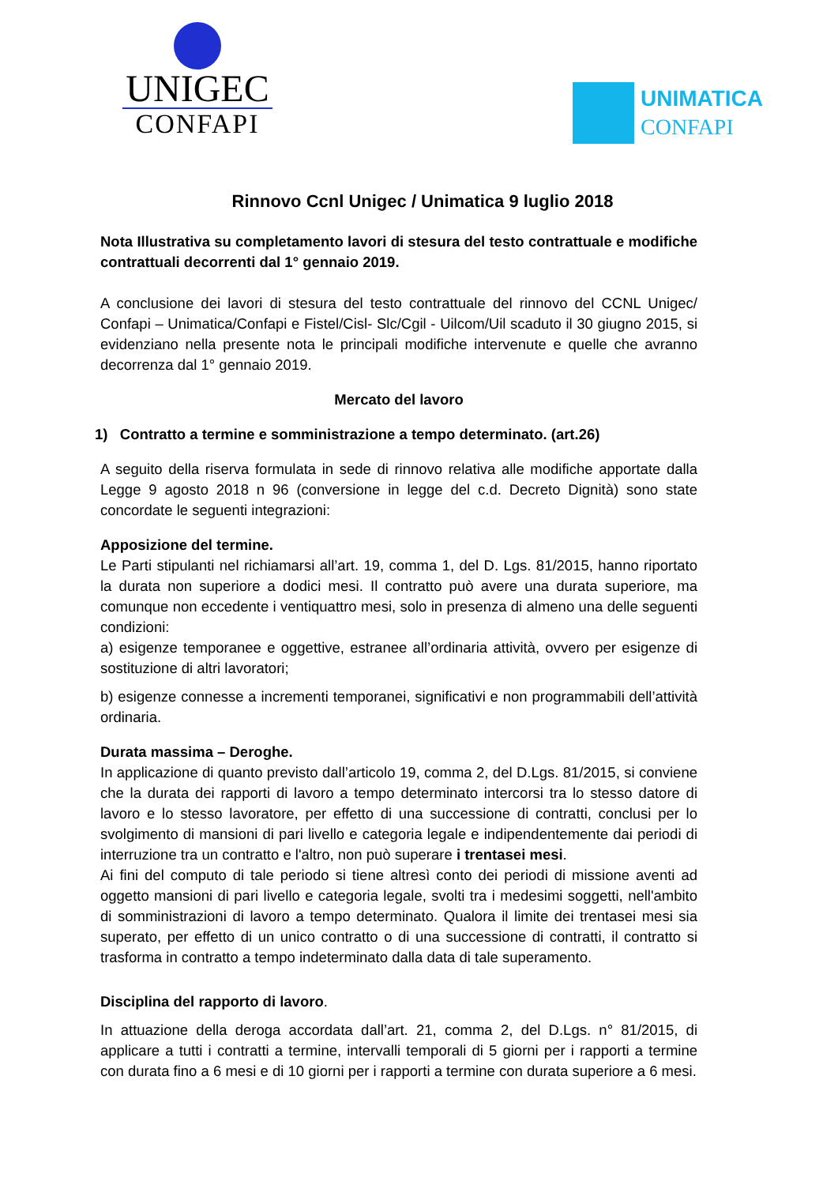UNIGEC
CONFAPI
UNIMATICA
CONFAPI
Rinnovo Ccnl Unigec / Unimatica 9 luglio 2018
Nota Illustrativa su completamento lavori di stesura del testo contrattuale e modifiche contrattuali decorrenti dal 1° gennaio 2019.
A conclusione dei lavori di stesura del testo contrattuale del rinnovo del CCNL Unigec/ Confapi – Unimatica/Confapi e Fistel/Cisl- Slc/Cgil - Uilcom/Uil scaduto il 30 giugno 2015, si evidenziano nella presente nota le principali modifiche intervenute e quelle che avranno decorrenza dal 1° gennaio 2019.
Mercato del lavoro
1) Contratto a termine e somministrazione a tempo determinato. (art.26)
A seguito della riserva formulata in sede di rinnovo relativa alle modifiche apportate dalla Legge 9 agosto 2018 n 96 (conversione in legge del c.d. Decreto Dignità) sono state concordate le seguenti integrazioni:
Apposizione del termine.
Le Parti stipulanti nel richiamarsi all’art. 19, comma 1, del D. Lgs. 81/2015, hanno riportato la durata non superiore a dodici mesi. Il contratto può avere una durata superiore, ma comunque non eccedente i ventiquattro mesi, solo in presenza di almeno una delle seguenti condizioni:
a) esigenze temporanee e oggettive, estranee all’ordinaria attività, ovvero per esigenze di sostituzione di altri lavoratori;
b) esigenze connesse a incrementi temporanei, significativi e non programmabili dell’attività ordinaria.
Durata massima – Deroghe.
In applicazione di quanto previsto dall’articolo 19, comma 2, del D.Lgs. 81/2015, si conviene che la durata dei rapporti di lavoro a tempo determinato intercorsi tra lo stesso datore di lavoro e lo stesso lavoratore, per effetto di una successione di contratti, conclusi per lo svolgimento di mansioni di pari livello e categoria legale e indipendentemente dai periodi di interruzione tra un contratto e l'altro, non può superare i trentasei mesi.
Ai fini del computo di tale periodo si tiene altresì conto dei periodi di missione aventi ad oggetto mansioni di pari livello e categoria legale, svolti tra i medesimi soggetti, nell'ambito di somministrazioni di lavoro a tempo determinato. Qualora il limite dei trentasei mesi sia superato, per effetto di un unico contratto o di una successione di contratti, il contratto si trasforma in contratto a tempo indeterminato dalla data di tale superamento.
Disciplina del rapporto di lavoro.
In attuazione della deroga accordata dall’art. 21, comma 2, del D.Lgs. n° 81/2015, di applicare a tutti i contratti a termine, intervalli temporali di 5 giorni per i rapporti a termine con durata fino a 6 mesi e di 10 giorni per i rapporti a termine con durata superiore a 6 mesi.